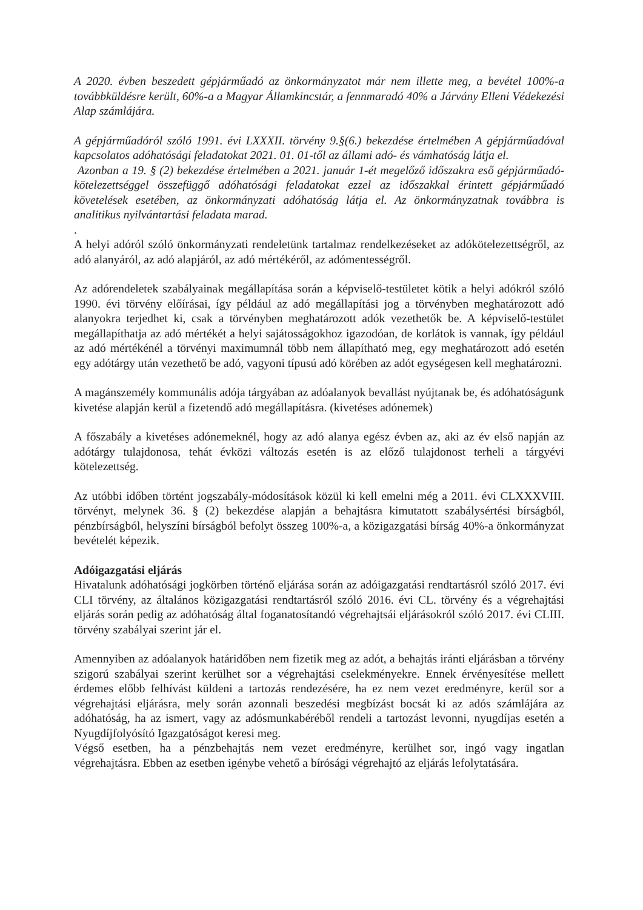A 2020. évben beszedett gépjárműadó az önkormányzatot már nem illette meg, a bevétel 100%-a továbbküldésre került, 60%-a a Magyar Államkincstár, a fennmaradó 40% a Járvány Elleni Védekezési Alap számlájára.
A gépjárműadóról szóló 1991. évi LXXXII. törvény 9.§(6.) bekezdése értelmében A gépjárműadóval kapcsolatos adóhatósági feladatokat 2021. 01. 01-től az állami adó- és vámhatóság látja el.
Azonban a 19. § (2) bekezdése értelmében a 2021. január 1-ét megelőző időszakra eső gépjárműadó-kötelezettséggel összefüggő adóhatósági feladatokat ezzel az időszakkal érintett gépjárműadó követelések esetében, az önkormányzati adóhatóság látja el. Az önkormányzatnak továbbra is analitikus nyilvántartási feladata marad.
.
A helyi adóról szóló önkormányzati rendeletünk tartalmaz rendelkezéseket az adókötelezettségről, az adó alanyáról, az adó alapjáról, az adó mértékéről, az adómentességről.
Az adórendeletek szabályainak megállapítása során a képviselő-testületet kötik a helyi adókról szóló 1990. évi törvény előírásai, így például az adó megállapítási jog a törvényben meghatározott adó alanyokra terjedhet ki, csak a törvényben meghatározott adók vezethetők be. A képviselő-testület megállapíthatja az adó mértékét a helyi sajátosságokhoz igazodóan, de korlátok is vannak, így például az adó mértékénél a törvényi maximumnál több nem állapítható meg, egy meghatározott adó esetén egy adótárgy után vezethető be adó, vagyoni típusú adó körében az adót egységesen kell meghatározni.
A magánszemély kommunális adója tárgyában az adóalanyok bevallást nyújtanak be, és adóhatóságunk kivetése alapján kerül a fizetendő adó megállapításra. (kivetéses adónemek)
A főszabály a kivetéses adónemeknél, hogy az adó alanya egész évben az, aki az év első napján az adótárgy tulajdonosa, tehát évközi változás esetén is az előző tulajdonost terheli a tárgyévi kötelezettség.
Az utóbbi időben történt jogszabály-módosítások közül ki kell emelni még a 2011. évi CLXXXVIII. törvényt, melynek 36. § (2) bekezdése alapján a behajtásra kimutatott szabálysértési bírságból, pénzbírságból, helyszíni bírságból befolyt összeg 100%-a, a közigazgatási bírság 40%-a önkormányzat bevételét képezik.
Adóigazgatási eljárás
Hivatalunk adóhatósági jogkörben történő eljárása során az adóigazgatási rendtartásról szóló 2017. évi CLI törvény, az általános közigazgatási rendtartásról szóló 2016. évi CL. törvény és a végrehajtási eljárás során pedig az adóhatóság által foganatosítandó végrehajtsái eljárásokról szóló 2017. évi CLIII. törvény szabályai szerint jár el.
Amennyiben az adóalanyok határidőben nem fizetik meg az adót, a behajtás iránti eljárásban a törvény szigorú szabályai szerint kerülhet sor a végrehajtási cselekményekre. Ennek érvényesítése mellett érdemes előbb felhívást küldeni a tartozás rendezésére, ha ez nem vezet eredményre, kerül sor a végrehajtási eljárásra, mely során azonnali beszedési megbízást bocsát ki az adós számlájára az adóhatóság, ha az ismert, vagy az adósmunkabéréből rendeli a tartozást levonni, nyugdíjas esetén a Nyugdíjfolyósító Igazgatóságot keresi meg.
Végső esetben, ha a pénzbehajtás nem vezet eredményre, kerülhet sor, ingó vagy ingatlan végrehajtásra. Ebben az esetben igénybe vehető a bírósági végrehajtó az eljárás lefolytatására.